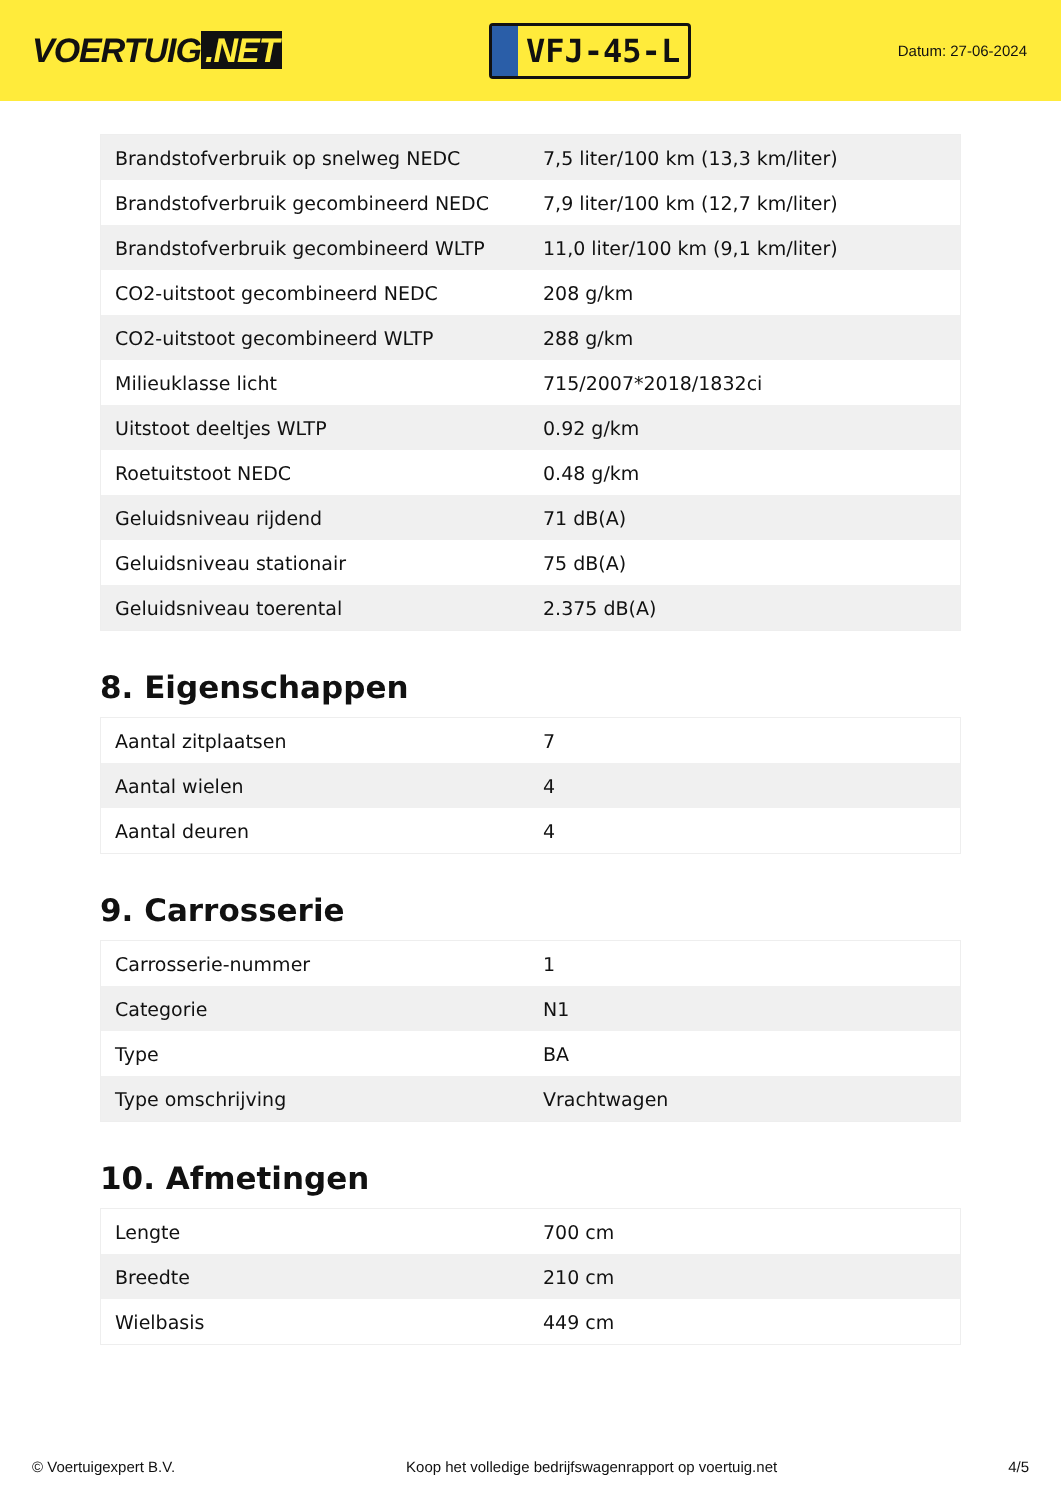VOERTUIG.NET
VFJ-45-L
Datum: 27-06-2024
| Brandstofverbruik op snelweg NEDC | 7,5 liter/100 km (13,3 km/liter) |
| Brandstofverbruik gecombineerd NEDC | 7,9 liter/100 km (12,7 km/liter) |
| Brandstofverbruik gecombineerd WLTP | 11,0 liter/100 km (9,1 km/liter) |
| CO2-uitstoot gecombineerd NEDC | 208 g/km |
| CO2-uitstoot gecombineerd WLTP | 288 g/km |
| Milieuklasse licht | 715/2007*2018/1832ci |
| Uitstoot deeltjes WLTP | 0.92 g/km |
| Roetuitstoot NEDC | 0.48 g/km |
| Geluidsniveau rijdend | 71 dB(A) |
| Geluidsniveau stationair | 75 dB(A) |
| Geluidsniveau toerental | 2.375 dB(A) |
8. Eigenschappen
| Aantal zitplaatsen | 7 |
| Aantal wielen | 4 |
| Aantal deuren | 4 |
9. Carrosserie
| Carrosserie-nummer | 1 |
| Categorie | N1 |
| Type | BA |
| Type omschrijving | Vrachtwagen |
10. Afmetingen
| Lengte | 700 cm |
| Breedte | 210 cm |
| Wielbasis | 449 cm |
© Voertuigexpert B.V. Koop het volledige bedrijfswagenrapport op voertuig.net 4/5